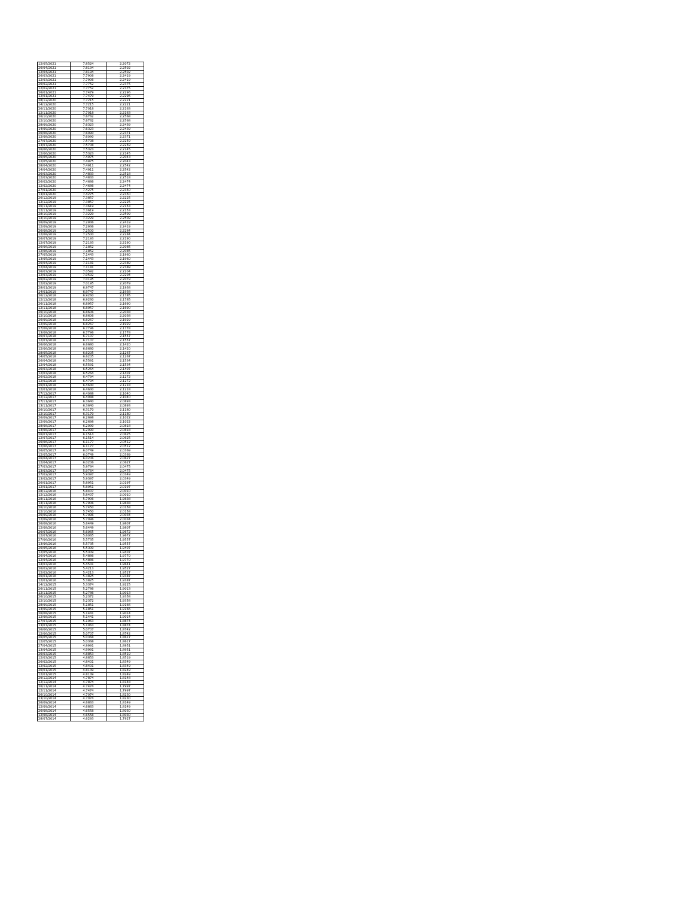| 12/05/2021 | 7.8524 | 2.2072 |
| 26/04/2021 | 7.8194 | 2.2502 |
| 12/04/2021 | 7.8194 | 2.2502 |
| 26/03/2021 | 7.7906 | 2.2419 |
| 12/03/2021 | 7.7906 | 2.2419 |
| 26/02/2021 | 7.7752 | 2.2375 |
| 12/02/2021 | 7.7752 | 2.2375 |
| 26/01/2021 | 7.7479 | 2.2296 |
| 12/01/2021 | 7.7479 | 2.2296 |
| 28/12/2020 | 7.7215 | 2.2221 |
| 14/12/2020 | 7.7215 | 2.2221 |
| 26/11/2020 | 7.7018 | 2.2163 |
| 12/11/2020 | 7.7018 | 2.2163 |
| 26/10/2020 | 7.6762 | 2.2568 |
| 12/10/2020 | 7.6762 | 2.2568 |
| 28/09/2020 | 7.6323 | 2.2439 |
| 14/09/2020 | 7.6323 | 2.2439 |
| 26/08/2020 | 7.6090 | 2.2371 |
| 12/08/2020 | 7.6090 | 2.2371 |
| 27/07/2020 | 7.5708 | 2.2259 |
| 13/07/2020 | 7.5708 | 2.2259 |
| 26/06/2020 | 7.5323 | 2.2145 |
| 12/06/2020 | 7.5323 | 2.2145 |
| 26/05/2020 | 7.4975 | 2.2043 |
| 12/05/2020 | 7.4975 | 2.2043 |
| 28/04/2020 | 7.4911 | 2.2542 |
| 14/04/2020 | 7.4911 | 2.2542 |
| 26/03/2020 | 7.4833 | 2.2518 |
| 12/03/2020 | 7.4833 | 2.2518 |
| 26/02/2020 | 7.4686 | 2.2474 |
| 12/02/2020 | 7.4686 | 2.2474 |
| 27/01/2020 | 7.4275 | 2.2350 |
| 13/01/2020 | 7.4275 | 2.2350 |
| 26/12/2019 | 7.3857 | 2.2225 |
| 12/12/2019 | 7.3857 | 2.2225 |
| 26/11/2019 | 7.3619 | 2.2153 |
| 12/11/2019 | 7.3619 | 2.2153 |
| 28/10/2019 | 7.3229 | 2.2509 |
| 14/10/2019 | 7.3229 | 2.2509 |
| 26/09/2019 | 7.2936 | 2.2419 |
| 12/09/2019 | 7.2936 | 2.2419 |
| 26/08/2019 | 7.2500 | 2.2284 |
| 12/08/2019 | 7.2500 | 2.2284 |
| 26/07/2019 | 7.2193 | 2.2190 |
| 12/07/2019 | 7.2193 | 2.2190 |
| 26/06/2019 | 7.1852 | 2.2085 |
| 12/06/2019 | 7.1852 | 2.2085 |
| 27/05/2019 | 7.1443 | 2.1960 |
| 13/05/2019 | 7.1443 | 2.1960 |
| 26/04/2019 | 7.1181 | 2.2389 |
| 12/04/2019 | 7.1181 | 2.2389 |
| 26/03/2019 | 7.0592 | 2.2204 |
| 12/03/2019 | 7.0592 | 2.2204 |
| 26/02/2019 | 7.0195 | 2.2079 |
| 12/02/2019 | 7.0195 | 2.2079 |
| 28/01/2019 | 6.9747 | 2.1938 |
| 14/01/2019 | 6.9747 | 2.1938 |
| 26/12/2018 | 6.9260 | 2.1785 |
| 12/12/2018 | 6.9260 | 2.1785 |
| 26/11/2018 | 6.8957 | 2.1690 |
| 12/11/2018 | 6.8957 | 2.1690 |
| 26/10/2018 | 6.8606 | 2.2038 |
| 12/10/2018 | 6.8606 | 2.2038 |
| 26/09/2018 | 6.8267 | 2.1929 |
| 12/09/2018 | 6.8267 | 2.1929 |
| 27/08/2018 | 6.7796 | 2.1778 |
| 13/08/2018 | 6.7796 | 2.1778 |
| 26/07/2018 | 6.7107 | 2.1557 |
| 12/07/2018 | 6.7107 | 2.1557 |
| 26/06/2018 | 6.6680 | 2.1420 |
| 12/06/2018 | 6.6680 | 2.1420 |
| 28/05/2018 | 6.6205 | 2.1267 |
| 14/05/2018 | 6.6205 | 2.1267 |
| 26/04/2018 | 6.5591 | 2.1534 |
| 12/04/2018 | 6.5591 | 2.1534 |
| 26/03/2018 | 6.5264 | 2.1407 |
| 12/03/2018 | 6.5264 | 2.1407 |
| 26/02/2018 | 6.4794 | 2.1272 |
| 12/02/2018 | 6.4794 | 2.1272 |
| 26/01/2018 | 6.4630 | 2.1218 |
| 12/01/2018 | 6.4630 | 2.1218 |
| 27/12/2017 | 6.4088 | 2.1040 |
| 12/12/2017 | 6.4088 | 2.1040 |
| 27/11/2017 | 6.3640 | 2.0893 |
| 13/11/2017 | 6.3640 | 2.0893 |
| 26/10/2017 | 6.3170 | 2.1180 |
| 12/10/2017 | 6.3170 | 2.1180 |
| 26/09/2017 | 6.2698 | 2.1022 |
| 12/09/2017 | 6.2698 | 2.1022 |
| 28/08/2017 | 6.2090 | 2.0818 |
| 14/08/2017 | 6.2090 | 2.0818 |
| 26/07/2017 | 6.1514 | 2.0625 |
| 12/07/2017 | 6.1514 | 2.0625 |
| 26/06/2017 | 6.1177 | 2.0512 |
| 12/06/2017 | 6.1177 | 2.0512 |
| 26/05/2017 | 6.0749 | 2.0369 |
| 12/05/2017 | 6.0749 | 2.0369 |
| 26/04/2017 | 6.0206 | 2.0627 |
| 12/04/2017 | 6.0206 | 2.0627 |
| 27/03/2017 | 5.9764 | 2.0475 |
| 13/03/2017 | 5.9764 | 2.0475 |
| 27/02/2017 | 5.9397 | 2.0349 |
| 13/02/2017 | 5.9397 | 2.0349 |
| 26/01/2017 | 5.8951 | 2.0197 |
| 12/01/2017 | 5.8951 | 2.0197 |
| 28/12/2016 | 5.8407 | 2.0010 |
| 12/12/2016 | 5.8407 | 2.0010 |
| 28/11/2016 | 5.7906 | 1.9838 |
| 14/11/2016 | 5.7906 | 1.9838 |
| 26/10/2016 | 5.7450 | 2.0158 |
| 12/10/2016 | 5.7450 | 2.0158 |
| 26/09/2016 | 5.7096 | 2.0034 |
| 12/09/2016 | 5.7096 | 2.0034 |
| 26/08/2016 | 5.6449 | 1.9807 |
| 12/08/2016 | 5.6449 | 1.9807 |
| 26/07/2016 | 5.6065 | 1.9672 |
| 12/07/2016 | 5.6065 | 1.9672 |
| 27/06/2016 | 5.5735 | 1.9557 |
| 13/06/2016 | 5.5735 | 1.9557 |
| 26/05/2016 | 5.5309 | 1.9407 |
| 12/05/2016 | 5.5309 | 1.9407 |
| 26/04/2016 | 5.4886 | 1.9770 |
| 12/04/2016 | 5.4886 | 1.9770 |
| 14/03/2016 | 5.4531 | 1.9641 |
| 26/02/2016 | 5.4213 | 1.9527 |
| 12/02/2016 | 5.4213 | 1.9527 |
| 26/01/2016 | 5.3825 | 1.9387 |
| 12/01/2016 | 5.3825 | 1.9387 |
| 14/12/2015 | 5.3374 | 1.9225 |
| 26/11/2015 | 5.2786 | 1.9013 |
| 12/11/2015 | 5.2786 | 1.9013 |
| 26/10/2015 | 5.2372 | 1.9358 |
| 12/10/2015 | 5.2372 | 1.9358 |
| 28/09/2015 | 5.1851 | 1.9166 |
| 14/09/2015 | 5.1851 | 1.9166 |
| 26/08/2015 | 5.1441 | 1.9014 |
| 12/08/2015 | 5.1441 | 1.9014 |
| 27/07/2015 | 5.1063 | 1.8874 |
| 13/07/2015 | 5.1063 | 1.8874 |
| 26/06/2015 | 5.0707 | 1.8742 |
| 12/06/2015 | 5.0707 | 1.8742 |
| 26/05/2015 | 5.0368 | 1.8617 |
| 12/05/2015 | 5.0368 | 1.8617 |
| 27/04/2015 | 4.9991 | 1.8951 |
| 13/04/2015 | 4.9991 | 1.8951 |
| 26/03/2015 | 4.8853 | 1.8519 |
| 12/03/2015 | 4.8853 | 1.8519 |
| 26/02/2015 | 4.8401 | 1.8349 |
| 12/02/2015 | 4.8401 | 1.8349 |
| 26/01/2015 | 4.8139 | 1.8249 |
| 12/01/2015 | 4.8139 | 1.8249 |
| 29/12/2014 | 4.7874 | 1.8148 |
| 12/12/2014 | 4.7874 | 1.8148 |
| 26/11/2014 | 4.7474 | 1.7997 |
| 12/11/2014 | 4.7474 | 1.7997 |
| 26/10/2014 | 4.7074 | 1.8230 |
| 13/10/2014 | 4.7074 | 1.8230 |
| 26/09/2014 | 4.6863 | 1.8149 |
| 12/09/2014 | 4.6863 | 1.8149 |
| 26/08/2014 | 4.6558 | 1.8030 |
| 12/08/2014 | 4.6558 | 1.8030 |
| 28/07/2014 | 4.6293 | 1.7927 |